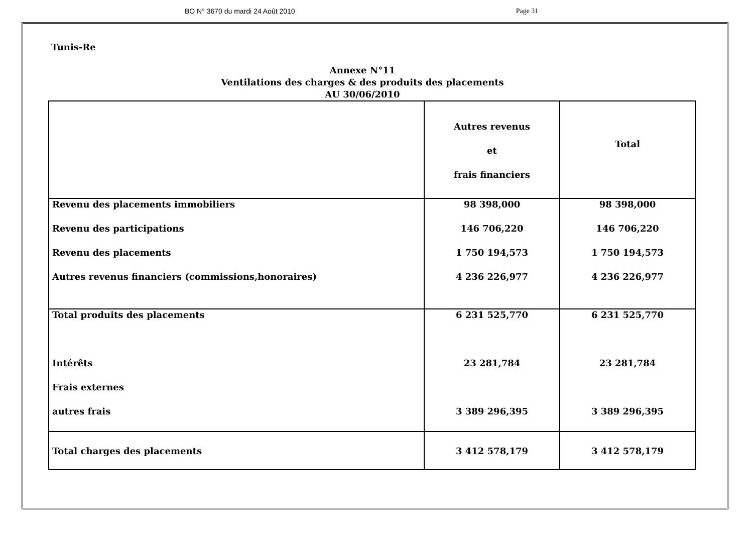BO N° 3670 du mardi 24 Août 2010 Page 31
Tunis-Re
Annexe N°11
Ventilations des charges & des produits des placements
AU 30/06/2010
| | Autres revenus et frais financiers | Total |
| Revenu des placements immobiliers | 98 398,000 | 98 398,000 |
| Revenu des participations | 146 706,220 | 146 706,220 |
| Revenu des placements | 1 750 194,573 | 1 750 194,573 |
| Autres revenus financiers (commissions,honoraires) | 4 236 226,977 | 4 236 226,977 |
| Total produits des placements | 6 231 525,770 | 6 231 525,770 |
| Intérêts | 23 281,784 | 23 281,784 |
| Frais externes | | |
| autres frais | 3 389 296,395 | 3 389 296,395 |
| Total charges des placements | 3 412 578,179 | 3 412 578,179 |